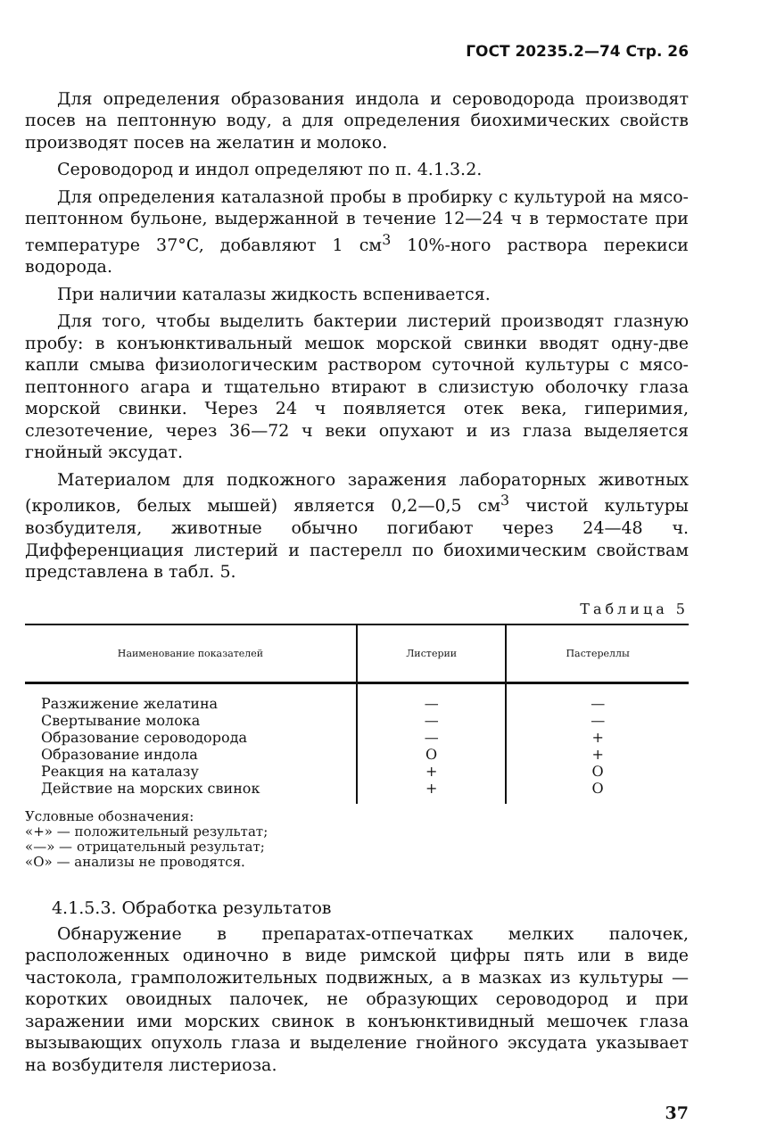ГОСТ 20235.2—74 Стр. 26
Для определения образования индола и сероводорода производят посев на пептонную воду, а для определения биохимических свойств производят посев на желатин и молоко.
Сероводород и индол определяют по п. 4.1.3.2.
Для определения каталазной пробы в пробирку с культурой на мясо-пептонном бульоне, выдержанной в течение 12—24 ч в термостате при температуре 37°C, добавляют 1 см<sup>3</sup> 10%-ного раствора перекиси водорода.
При наличии каталазы жидкость вспенивается.
Для того, чтобы выделить бактерии листерий производят глазную пробу: в конъюнктивальный мешок морской свинки вводят одну-две капли смыва физиологическим раствором суточной культуры с мясо-пептонного агара и тщательно втирают в слизистую оболочку глаза морской свинки. Через 24 ч появляется отек века, гиперимия, слезотечение, через 36—72 ч веки опухают и из глаза выделяется гнойный эксудат.
Материалом для подкожного заражения лабораторных животных (кроликов, белых мышей) является 0,2—0,5 см<sup>3</sup> чистой культуры возбудителя, животные обычно погибают через 24—48 ч. Дифференциация листерий и пастерелл по биохимическим свойствам представлена в табл. 5.
Таблица 5
| Наименование показателей | Листерии | Пастереллы |
| --- | --- | --- |
| Разжижение желатина Свертывание молока Образование сероводорода Образование индола Реакция на каталазу Действие на морских свинок | — — — О + + | — — + + О О |
Условные обозначения:
«+» — положительный результат;
«—» — отрицательный результат;
«О» — анализы не проводятся.
4.1.5.3. Обработка результатов
Обнаружение в препаратах-отпечатках мелких палочек, расположенных одиночно в виде римской цифры пять или в виде частокола, грамположительных подвижных, а в мазках из культуры — коротких овоидных палочек, не образующих сероводород и при заражении ими морских свинок в конъюнктивидный мешочек глаза вызывающих опухоль глаза и выделение гнойного эксудата указывает на возбудителя листериоза.
37